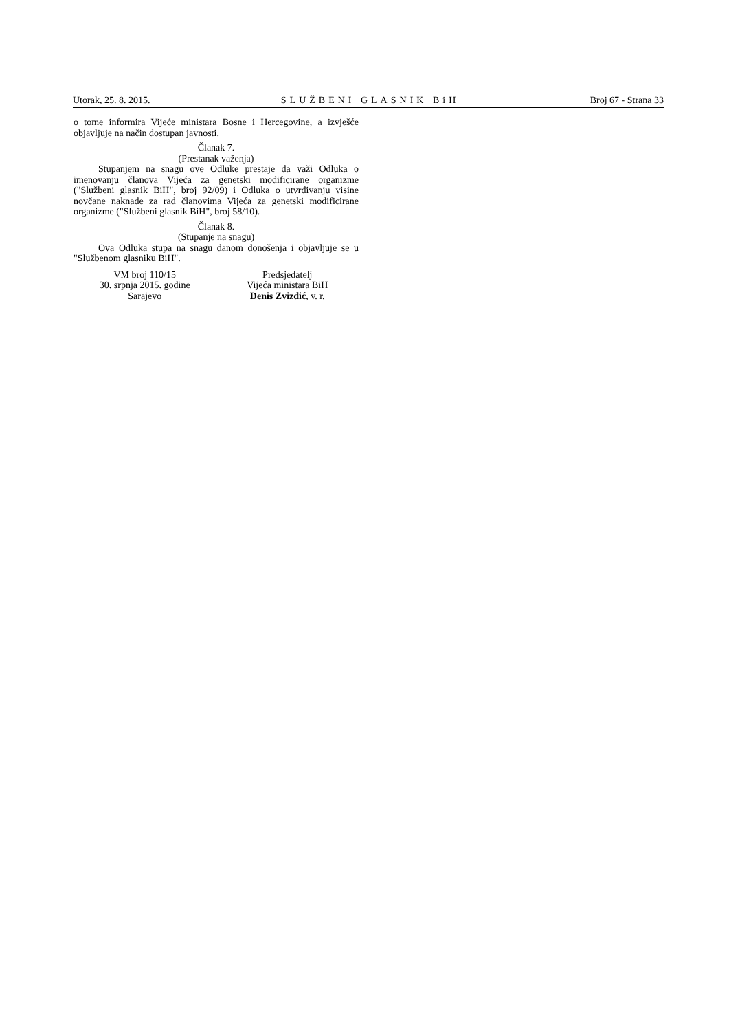Utorak, 25. 8. 2015. SLUŽBENI GLASNIK BiH Broj 67 - Strana 33
o tome informira Vijeće ministara Bosne i Hercegovine, a izvješće objavljuje na način dostupan javnosti.
Članak 7.
(Prestanak važenja)
Stupanjem na snagu ove Odluke prestaje da važi Odluka o imenovanju članova Vijeća za genetski modificirane organizme ("Službeni glasnik BiH", broj 92/09) i Odluka o utvrđivanju visine novčane naknade za rad članovima Vijeća za genetski modificirane organizme ("Službeni glasnik BiH", broj 58/10).
Članak 8.
(Stupanje na snagu)
Ova Odluka stupa na snagu danom donošenja i objavljuje se u "Službenom glasniku BiH".
VM broj 110/15
30. srpnja 2015. godine
Sarajevo
Predsjedatelj
Vijeća ministara BiH
Denis Zvizdić, v. r.